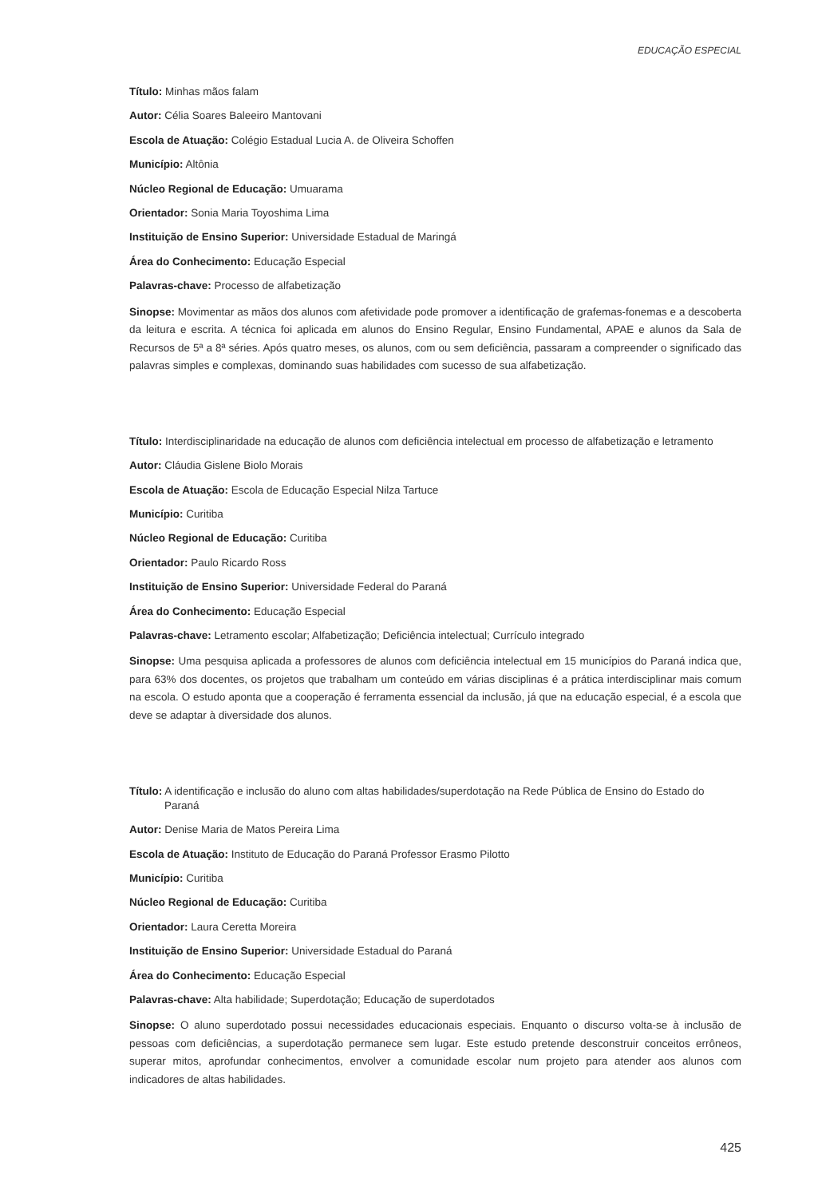EDUCAÇÃO ESPECIAL
Título: Minhas mãos falam
Autor: Célia Soares Baleeiro Mantovani
Escola de Atuação: Colégio Estadual Lucia A. de Oliveira Schoffen
Município: Altônia
Núcleo Regional de Educação: Umuarama
Orientador: Sonia Maria Toyoshima Lima
Instituição de Ensino Superior: Universidade Estadual de Maringá
Área do Conhecimento: Educação Especial
Palavras-chave: Processo de alfabetização
Sinopse: Movimentar as mãos dos alunos com afetividade pode promover a identificação de grafemas-fonemas e a descoberta da leitura e escrita. A técnica foi aplicada em alunos do Ensino Regular, Ensino Fundamental, APAE e alunos da Sala de Recursos de 5ª a 8ª séries. Após quatro meses, os alunos, com ou sem deficiência, passaram a compreender o significado das palavras simples e complexas, dominando suas habilidades com sucesso de sua alfabetização.
Título: Interdisciplinaridade na educação de alunos com deficiência intelectual em processo de alfabetização e letramento
Autor: Cláudia Gislene Biolo Morais
Escola de Atuação: Escola de Educação Especial Nilza Tartuce
Município: Curitiba
Núcleo Regional de Educação: Curitiba
Orientador: Paulo Ricardo Ross
Instituição de Ensino Superior: Universidade Federal do Paraná
Área do Conhecimento: Educação Especial
Palavras-chave: Letramento escolar; Alfabetização; Deficiência intelectual; Currículo integrado
Sinopse: Uma pesquisa aplicada a professores de alunos com deficiência intelectual em 15 municípios do Paraná indica que, para 63% dos docentes, os projetos que trabalham um conteúdo em várias disciplinas é a prática interdisciplinar mais comum na escola. O estudo aponta que a cooperação é ferramenta essencial da inclusão, já que na educação especial, é a escola que deve se adaptar à diversidade dos alunos.
Título: A identificação e inclusão do aluno com altas habilidades/superdotação na Rede Pública de Ensino do Estado do Paraná
Autor: Denise Maria de Matos Pereira Lima
Escola de Atuação: Instituto de Educação do Paraná Professor Erasmo Pilotto
Município: Curitiba
Núcleo Regional de Educação: Curitiba
Orientador: Laura Ceretta Moreira
Instituição de Ensino Superior: Universidade Estadual do Paraná
Área do Conhecimento: Educação Especial
Palavras-chave: Alta habilidade; Superdotação; Educação de superdotados
Sinopse: O aluno superdotado possui necessidades educacionais especiais. Enquanto o discurso volta-se à inclusão de pessoas com deficiências, a superdotação permanece sem lugar. Este estudo pretende desconstruir conceitos errôneos, superar mitos, aprofundar conhecimentos, envolver a comunidade escolar num projeto para atender aos alunos com indicadores de altas habilidades.
425